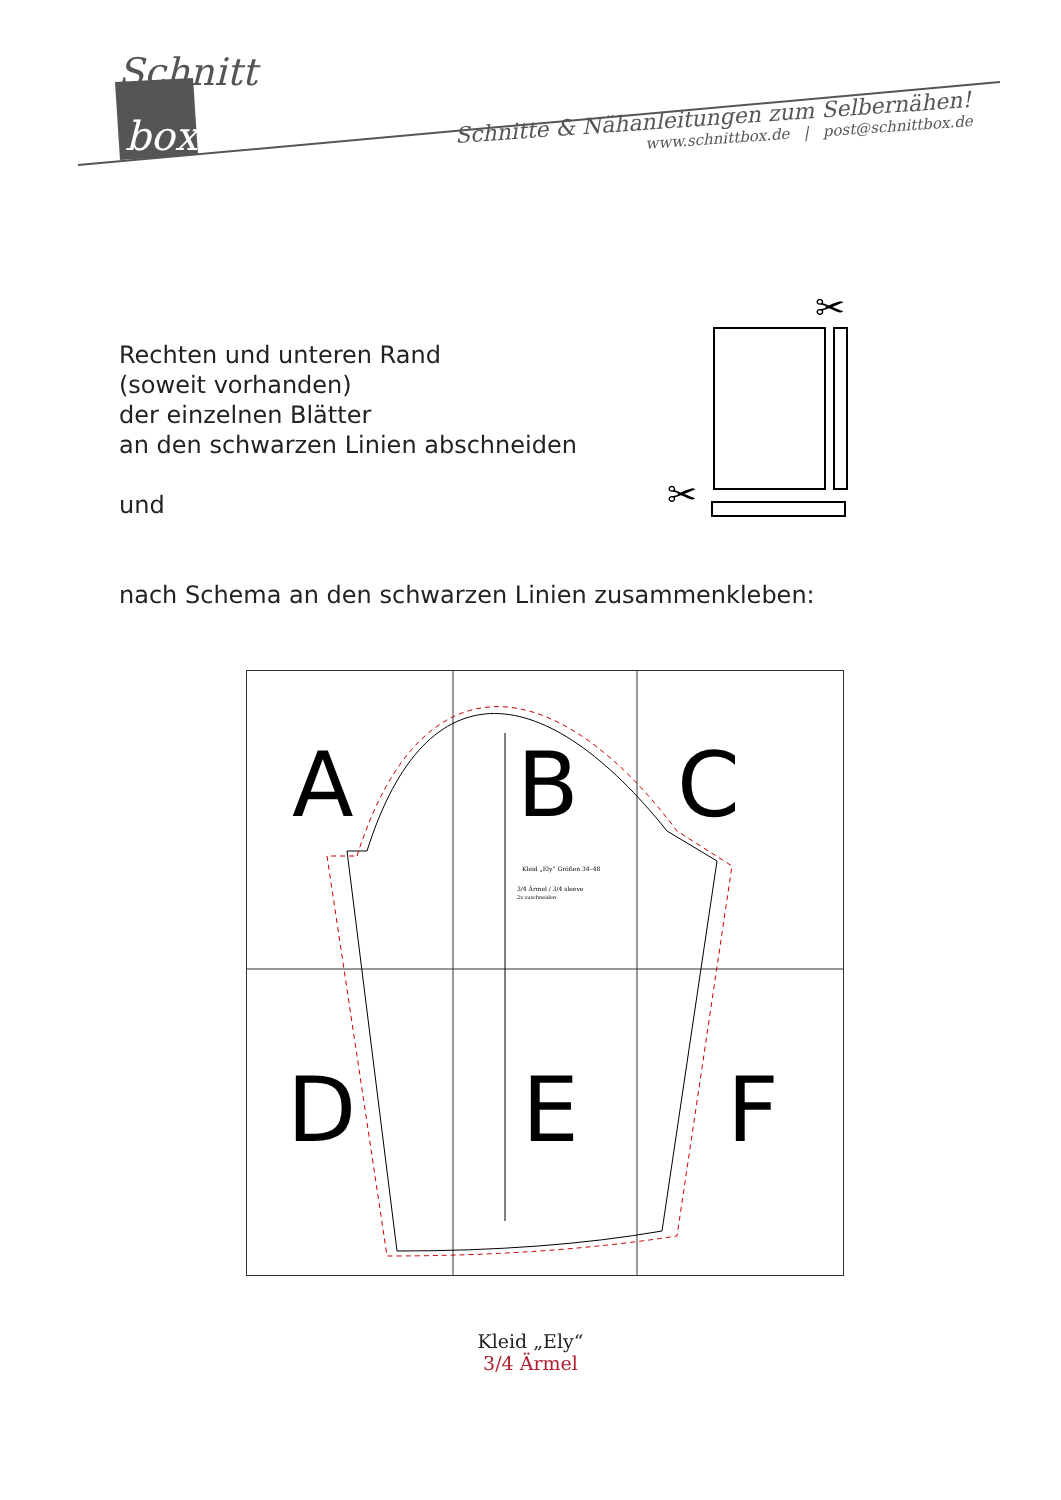Schnitt
box
Schnitte & Nähanleitungen zum Selbernähen!
www.schnittbox.de | post@schnittbox.de
Rechten und unteren Rand
(soweit vorhanden)
der einzelnen Blätter
an den schwarzen Linien abschneiden
und
nach Schema an den schwarzen Linien zusammenkleben:
✂
✂
A
B
C
D
E
F
Kleid „Ely“ Größen 34–48
3/4 Ärmel / 3/4 sleeve
2x zuschneiden
Kleid „Ely“
3/4 Ärmel